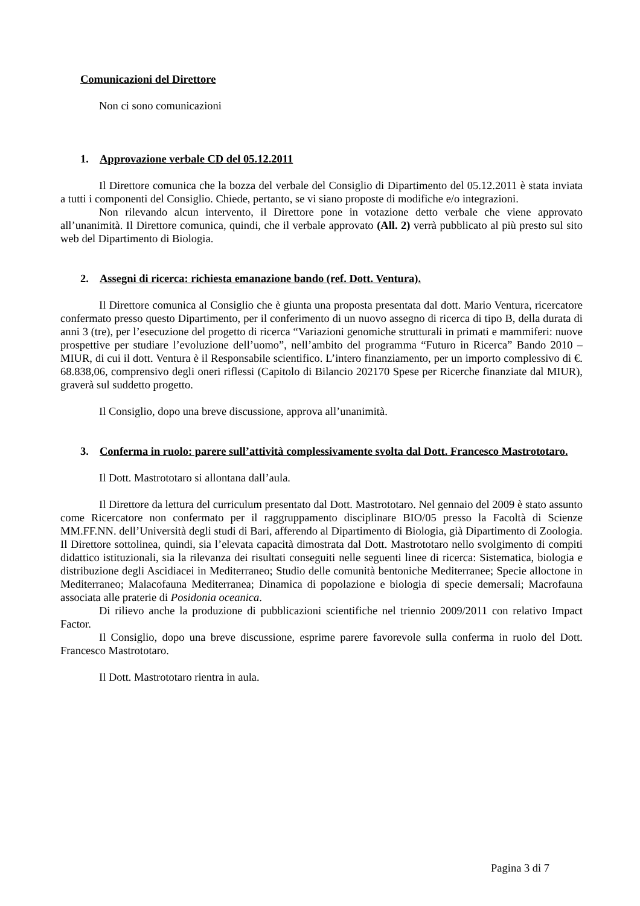Comunicazioni del Direttore
Non ci sono comunicazioni
1. Approvazione verbale CD del 05.12.2011
Il Direttore comunica che la bozza del verbale del Consiglio di Dipartimento del 05.12.2011 è stata inviata a tutti i componenti del Consiglio. Chiede, pertanto, se vi siano proposte di modifiche e/o integrazioni.
Non rilevando alcun intervento, il Direttore pone in votazione detto verbale che viene approvato all’unanimità. Il Direttore comunica, quindi, che il verbale approvato (All. 2) verrà pubblicato al più presto sul sito web del Dipartimento di Biologia.
2. Assegni di ricerca: richiesta emanazione bando (ref. Dott. Ventura).
Il Direttore comunica al Consiglio che è giunta una proposta presentata dal dott. Mario Ventura, ricercatore confermato presso questo Dipartimento, per il conferimento di un nuovo assegno di ricerca di tipo B, della durata di anni 3 (tre), per l’esecuzione del progetto di ricerca “Variazioni genomiche strutturali in primati e mammiferi: nuove prospettive per studiare l’evoluzione dell’uomo”, nell’ambito del programma “Futuro in Ricerca” Bando 2010 – MIUR, di cui il dott. Ventura è il Responsabile scientifico. L’intero finanziamento, per un importo complessivo di €. 68.838,06, comprensivo degli oneri riflessi (Capitolo di Bilancio 202170 Spese per Ricerche finanziate dal MIUR), graverà sul suddetto progetto.
Il Consiglio, dopo una breve discussione, approva all’unanimità.
3. Conferma in ruolo: parere sull’attività complessivamente svolta dal Dott. Francesco Mastrototaro.
Il Dott. Mastrototaro si allontana dall’aula.
Il Direttore da lettura del curriculum presentato dal Dott. Mastrototaro. Nel gennaio del 2009 è stato assunto come Ricercatore non confermato per il raggruppamento disciplinare BIO/05 presso la Facoltà di Scienze MM.FF.NN. dell’Università degli studi di Bari, afferendo al Dipartimento di Biologia, già Dipartimento di Zoologia. Il Direttore sottolinea, quindi, sia l’elevata capacità dimostrata dal Dott. Mastrototaro nello svolgimento di compiti didattico istituzionali, sia la rilevanza dei risultati conseguiti nelle seguenti linee di ricerca: Sistematica, biologia e distribuzione degli Ascidiacei in Mediterraneo; Studio delle comunità bentoniche Mediterranee; Specie alloctone in Mediterraneo; Malacofauna Mediterranea; Dinamica di popolazione e biologia di specie demersali; Macrofauna associata alle praterie di Posidonia oceanica.
Di rilievo anche la produzione di pubblicazioni scientifiche nel triennio 2009/2011 con relativo Impact Factor.
Il Consiglio, dopo una breve discussione, esprime parere favorevole sulla conferma in ruolo del Dott. Francesco Mastrototaro.
Il Dott. Mastrototaro rientra in aula.
Pagina 3 di 7